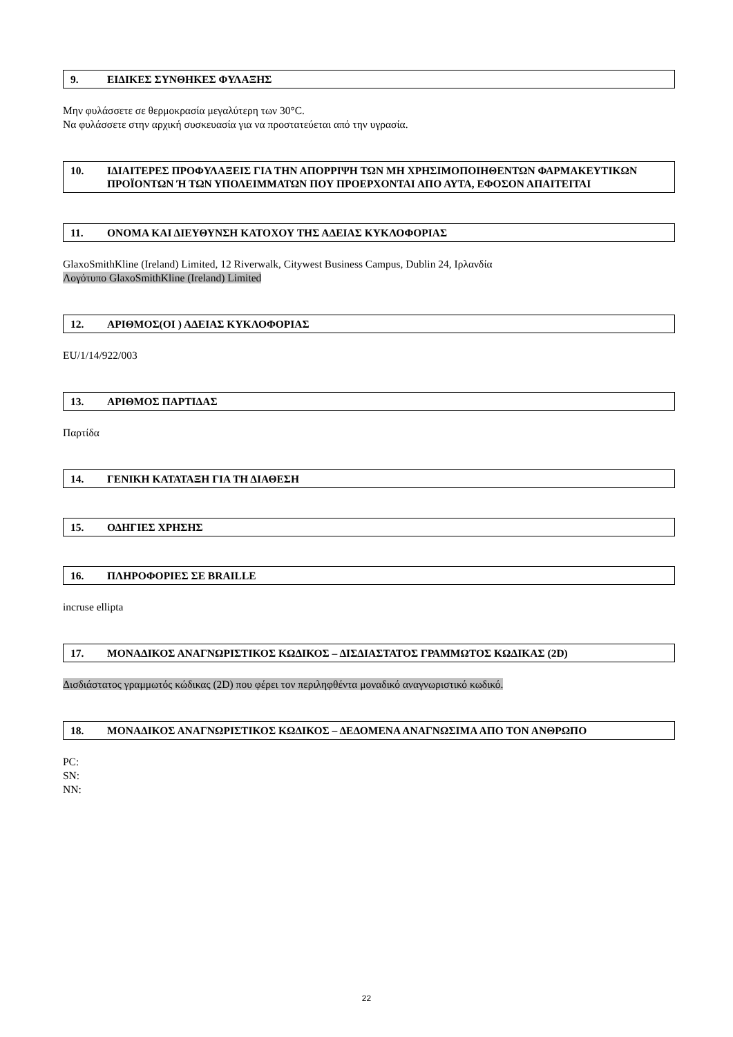9. ΕΙΔΙΚΕΣ ΣΥΝΘΗΚΕΣ ΦΥΛΑΞΗΣ
Μην φυλάσσετε σε θερμοκρασία μεγαλύτερη των 30°C.
Να φυλάσσετε στην αρχική συσκευασία για να προστατεύεται από την υγρασία.
10. ΙΔΙΑΙΤΕΡΕΣ ΠΡΟΦΥΛΑΞΕΙΣ ΓΙΑ ΤΗΝ ΑΠΟΡΡΙΨΗ ΤΩΝ ΜΗ ΧΡΗΣΙΜΟΠΟΙΗΘΕΝΤΩΝ ΦΑΡΜΑΚΕΥΤΙΚΩΝ ΠΡΟΪΟΝΤΩΝ Ή ΤΩΝ ΥΠΟΛΕΙΜΜΑΤΩΝ ΠΟΥ ΠΡΟΕΡΧΟΝΤΑΙ ΑΠΟ ΑΥΤΑ, ΕΦΟΣΟΝ ΑΠΑΙΤΕΙΤΑΙ
11. ΟΝΟΜΑ ΚΑΙ ΔΙΕΥΘΥΝΣΗ ΚΑΤΟΧΟΥ ΤΗΣ ΑΔΕΙΑΣ ΚΥΚΛΟΦΟΡΙΑΣ
GlaxoSmithKline (Ireland) Limited, 12 Riverwalk, Citywest Business Campus, Dublin 24, Ιρλανδία
Λογότυπο GlaxoSmithKline (Ireland) Limited
12. ΑΡΙΘΜΟΣ(ΟΙ ) ΑΔΕΙΑΣ ΚΥΚΛΟΦΟΡΙΑΣ
EU/1/14/922/003
13. ΑΡΙΘΜΟΣ ΠΑΡΤΙΔΑΣ
Παρτίδα
14. ΓΕΝΙΚΗ ΚΑΤΑΤΑΞΗ ΓΙΑ ΤΗ ΔΙΑΘΕΣΗ
15. ΟΔΗΓΙΕΣ ΧΡΗΣΗΣ
16. ΠΛΗΡΟΦΟΡΙΕΣ ΣΕ BRAILLE
incruse ellipta
17. ΜΟΝΑΔΙΚΟΣ ΑΝΑΓΝΩΡΙΣΤΙΚΟΣ ΚΩΔΙΚΟΣ – ΔΙΣΔΙΑΣΤΑΤΟΣ ΓΡΑΜΜΩΤΟΣ ΚΩΔΙΚΑΣ (2D)
Δισδιάστατος γραμμωτός κώδικας (2D) που φέρει τον περιληφθέντα μοναδικό αναγνωριστικό κωδικό.
18. ΜΟΝΑΔΙΚΟΣ ΑΝΑΓΝΩΡΙΣΤΙΚΟΣ ΚΩΔΙΚΟΣ – ΔΕΔΟΜΕΝΑ ΑΝΑΓΝΩΣΙΜΑ ΑΠΟ ΤΟΝ ΑΝΘΡΩΠΟ
PC:
SN:
NN:
22